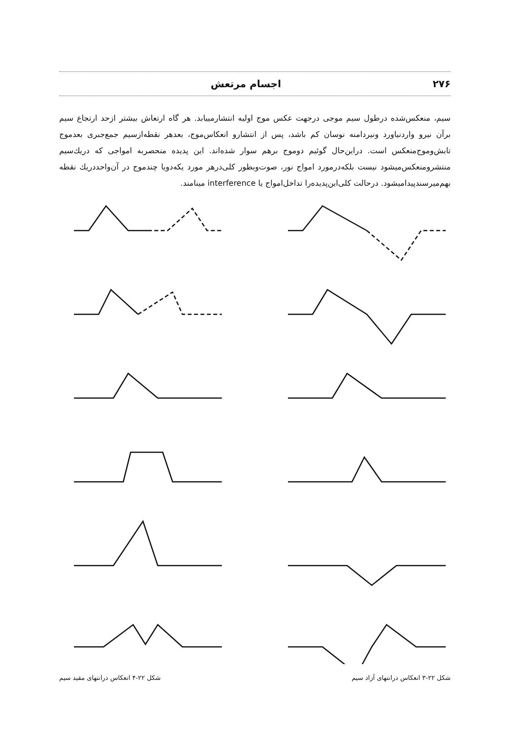۲۷۶ اجسام مرتعش
سیم، منعکس‌شده درطول سیم موجی درجهت عکس موج اولیه انتشارمییابد. هر گاه ارتعاش بیشتر ازحد ارتجاع سیم برآن نیرو واردنیاورد ونیردامنه نوسان کم باشد، پس از انتشارو انعکاس‌موج، بعدهر نقطه‌ازسیم جمع‌جبری بعدموج تابش‌وموج‌منعکس است. دراین‌حال گوئیم دوموج برهم سوار شده‌اند. این پدیده منحصربه امواجی که دریك‌سیم منتشرومنعکس‌میشود نیست بلکه‌درمورد امواج نور، صوت‌وبطور کلی‌درهر مورد یکه‌دویا چندموج در آن‌واحددریك نقطه بهم‌میرسندپیدامیشود. درحالت کلی‌این‌پدیده‌را تداخل‌امواج یا interference مینامند.
شکل ۲۲-۳ انعکاس درانتهای آزاد سیم شکل ۲۲-۴ انعکاس درانتهای مقید سیم